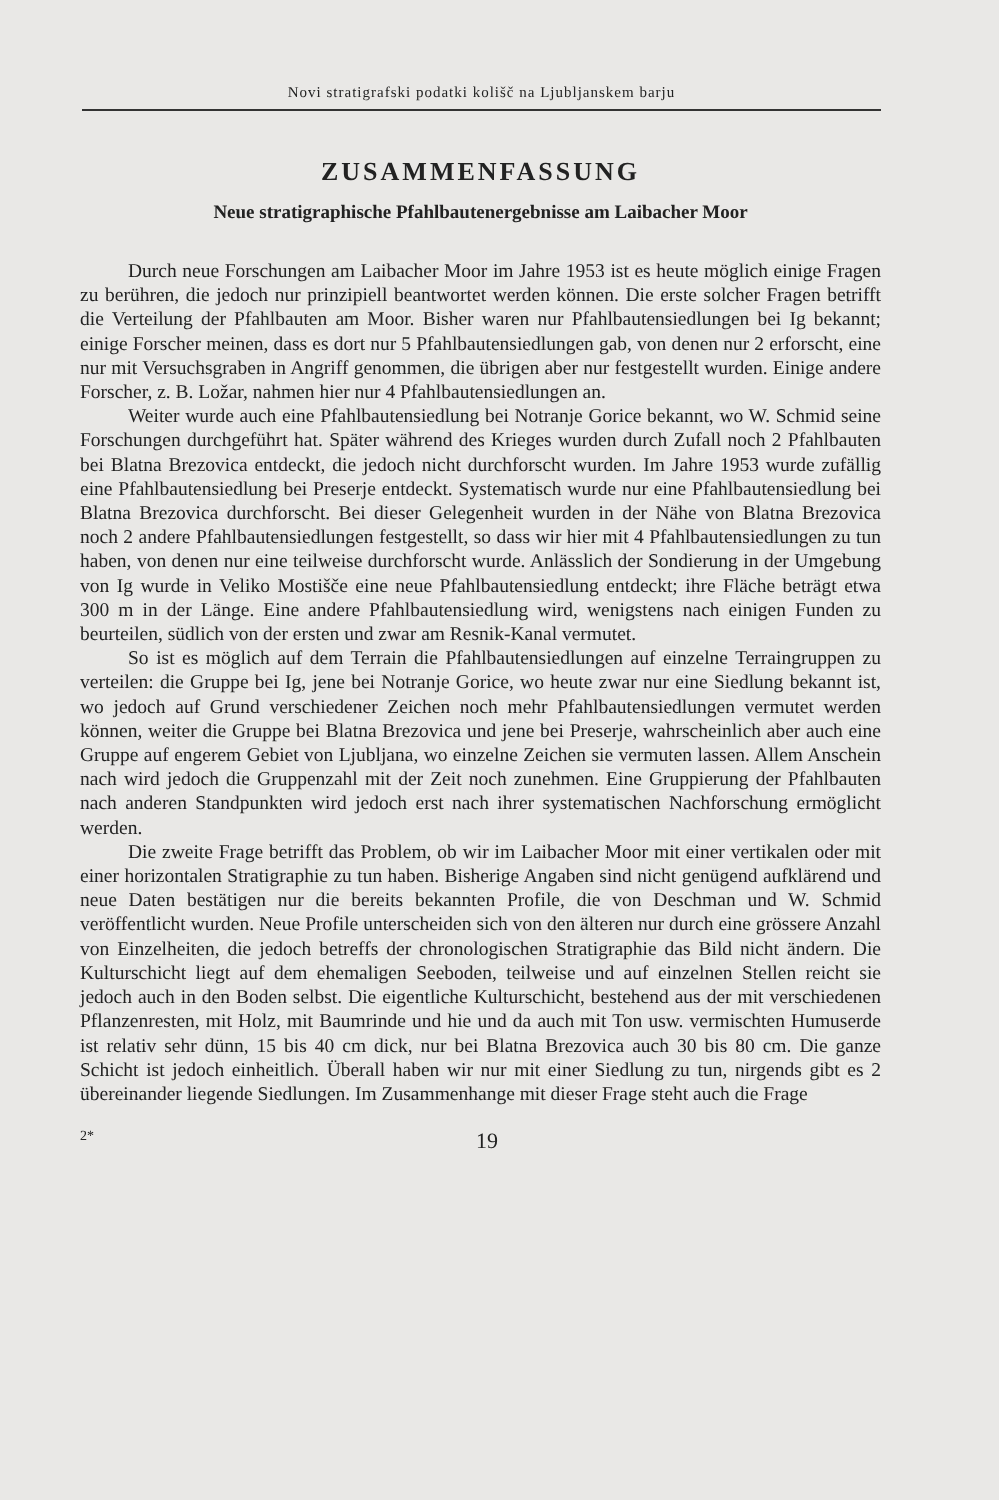Novi stratigrafski podatki kolišč na Ljubljanskem barju
ZUSAMMENFASSUNG
Neue stratigraphische Pfahlbautenergebnisse am Laibacher Moor
Durch neue Forschungen am Laibacher Moor im Jahre 1953 ist es heute möglich einige Fragen zu berühren, die jedoch nur prinzipiell beantwortet werden können. Die erste solcher Fragen betrifft die Verteilung der Pfahlbauten am Moor. Bisher waren nur Pfahlbautensiedlungen bei Ig bekannt; einige Forscher meinen, dass es dort nur 5 Pfahlbautensiedlungen gab, von denen nur 2 erforscht, eine nur mit Versuchsgraben in Angriff genommen, die übrigen aber nur festgestellt wurden. Einige andere Forscher, z. B. Ložar, nahmen hier nur 4 Pfahlbautensiedlungen an.
Weiter wurde auch eine Pfahlbautensiedlung bei Notranje Gorice bekannt, wo W. Schmid seine Forschungen durchgeführt hat. Später während des Krieges wurden durch Zufall noch 2 Pfahlbauten bei Blatna Brezovica entdeckt, die jedoch nicht durchforscht wurden. Im Jahre 1953 wurde zufällig eine Pfahlbautensiedlung bei Preserje entdeckt. Systematisch wurde nur eine Pfahlbautensiedlung bei Blatna Brezovica durchforscht. Bei dieser Gelegenheit wurden in der Nähe von Blatna Brezovica noch 2 andere Pfahlbautensiedlungen festgestellt, so dass wir hier mit 4 Pfahlbautensiedlungen zu tun haben, von denen nur eine teilweise durchforscht wurde. Anlässlich der Sondierung in der Umgebung von Ig wurde in Veliko Mostišče eine neue Pfahlbautensiedlung entdeckt; ihre Fläche beträgt etwa 300 m in der Länge. Eine andere Pfahlbautensiedlung wird, wenigstens nach einigen Funden zu beurteilen, südlich von der ersten und zwar am Resnik-Kanal vermutet.
So ist es möglich auf dem Terrain die Pfahlbautensiedlungen auf einzelne Terraingruppen zu verteilen: die Gruppe bei Ig, jene bei Notranje Gorice, wo heute zwar nur eine Siedlung bekannt ist, wo jedoch auf Grund verschiedener Zeichen noch mehr Pfahlbautensiedlungen vermutet werden können, weiter die Gruppe bei Blatna Brezovica und jene bei Preserje, wahrscheinlich aber auch eine Gruppe auf engerem Gebiet von Ljubljana, wo einzelne Zeichen sie vermuten lassen. Allem Anschein nach wird jedoch die Gruppenzahl mit der Zeit noch zunehmen. Eine Gruppierung der Pfahlbauten nach anderen Standpunkten wird jedoch erst nach ihrer systematischen Nachforschung ermöglicht werden.
Die zweite Frage betrifft das Problem, ob wir im Laibacher Moor mit einer vertikalen oder mit einer horizontalen Stratigraphie zu tun haben. Bisherige Angaben sind nicht genügend aufklärend und neue Daten bestätigen nur die bereits bekannten Profile, die von Deschman und W. Schmid veröffentlicht wurden. Neue Profile unterscheiden sich von den älteren nur durch eine grössere Anzahl von Einzelheiten, die jedoch betreffs der chronologischen Stratigraphie das Bild nicht ändern. Die Kulturschicht liegt auf dem ehemaligen Seeboden, teilweise und auf einzelnen Stellen reicht sie jedoch auch in den Boden selbst. Die eigentliche Kulturschicht, bestehend aus der mit verschiedenen Pflanzenresten, mit Holz, mit Baumrinde und hie und da auch mit Ton usw. vermischten Humuserde ist relativ sehr dünn, 15 bis 40 cm dick, nur bei Blatna Brezovica auch 30 bis 80 cm. Die ganze Schicht ist jedoch einheitlich. Überall haben wir nur mit einer Siedlung zu tun, nirgends gibt es 2 übereinander liegende Siedlungen. Im Zusammenhange mit dieser Frage steht auch die Frage
2* 19